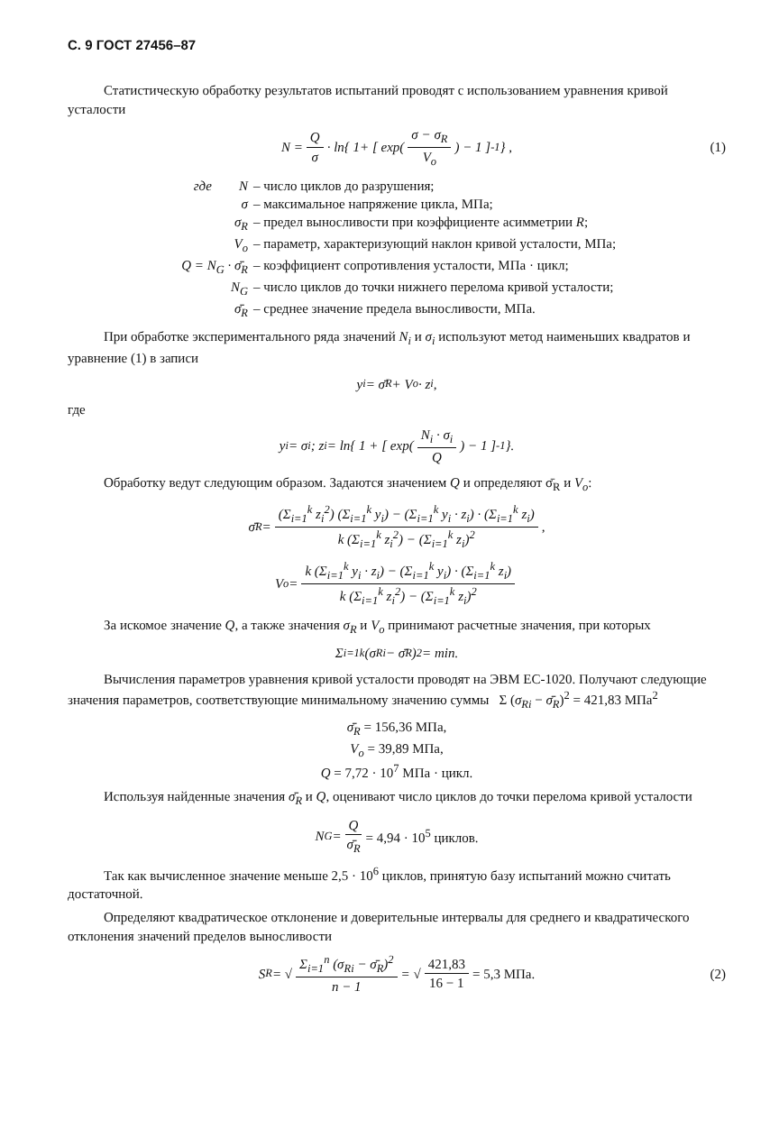С. 9 ГОСТ 27456–87
Статистическую обработку результатов испытаний проводят с использованием уравнения кривой усталости
N = Q σ · ln{ 1+ [ exp( σ − σ<sub>R</sub> V<sub>o</sub> ) − 1 ]<sup>-1</sup> } , (1)
где N – число циклов до разрушения;
σ – максимальное напряжение цикла, МПа;
σ<sub>R</sub> – предел выносливости при коэффициенте асимметрии R;
V<sub>o</sub> – параметр, характеризующий наклон кривой усталости, МПа;
Q = N<sub>G</sub> · σ̄<sub>R</sub> – коэффициент сопротивления усталости, МПа · цикл;
N<sub>G</sub> – число циклов до точки нижнего перелома кривой усталости;
σ̄<sub>R</sub> – среднее значение предела выносливости, МПа.
При обработке экспериментального ряда значений N<sub>i</sub> и σ<sub>i</sub> используют метод наименьших квадратов и уравнение (1) в записи
y<sub>i</sub> = σ̄<sub>R</sub> + V<sub>o</sub> · z<sub>i</sub> ,
где
y<sub>i</sub> = σ<sub>i</sub>; z<sub>i</sub> = ln{ 1 + [ exp( N<sub>i</sub> · σ<sub>i</sub> Q ) − 1 ]<sup>-1</sup> }.
Обработку ведут следующим образом. Задаются значением Q и определяют σ̄<sub>R</sub> и V<sub>o</sub>:
σ̄<sub>R</sub> = (Σ<sub>i=1</sub><sup>k</sup> z<sub>i</sub><sup>2</sup>) (Σ<sub>i=1</sub><sup>k</sup> y<sub>i</sub>) − (Σ<sub>i=1</sub><sup>k</sup> y<sub>i</sub> · z<sub>i</sub>) · (Σ<sub>i=1</sub><sup>k</sup> z<sub>i</sub>) k (Σ<sub>i=1</sub><sup>k</sup> z<sub>i</sub><sup>2</sup>) − (Σ<sub>i=1</sub><sup>k</sup> z<sub>i</sub>)<sup>2</sup> ,
V<sub>o</sub> = k (Σ<sub>i=1</sub><sup>k</sup> y<sub>i</sub> · z<sub>i</sub>) − (Σ<sub>i=1</sub><sup>k</sup> y<sub>i</sub>) · (Σ<sub>i=1</sub><sup>k</sup> z<sub>i</sub>) k (Σ<sub>i=1</sub><sup>k</sup> z<sub>i</sub><sup>2</sup>) − (Σ<sub>i=1</sub><sup>k</sup> z<sub>i</sub>)<sup>2</sup>
За искомое значение Q, а также значения σ<sub>R</sub> и V<sub>o</sub> принимают расчетные значения, при которых
Σ<sub>i=1</sub><sup>k</sup> (σ<sub>Ri</sub> − σ̄<sub>R</sub>)<sup>2</sup> = min.
Вычисления параметров уравнения кривой усталости проводят на ЭВМ ЕС-1020. Получают следующие значения параметров, соответствующие минимальному значению суммы Σ (σ<sub>Ri</sub> − σ̄<sub>R</sub>)<sup>2</sup> = 421,83 МПа<sup>2</sup>
σ̄<sub>R</sub> = 156,36 МПа,
V<sub>o</sub> = 39,89 МПа,
Q = 7,72 · 10<sup>7</sup> МПа · цикл.
Используя найденные значения σ̄<sub>R</sub> и Q, оценивают число циклов до точки перелома кривой усталости
N<sub>G</sub> = Q σ̄<sub>R</sub> = 4,94 · 10<sup>5</sup> циклов.
Так как вычисленное значение меньше 2,5 · 10<sup>6</sup> циклов, принятую базу испытаний можно считать достаточной.
Определяют квадратическое отклонение и доверительные интервалы для среднего и квадратического отклонения значений пределов выносливости
S<sub>R</sub> = √ Σ<sub>i=1</sub><sup>n</sup> (σ<sub>Ri</sub> − σ̄<sub>R</sub>)<sup>2</sup> n − 1 = √ 421,83 16 − 1 = 5,3 МПа. (2)